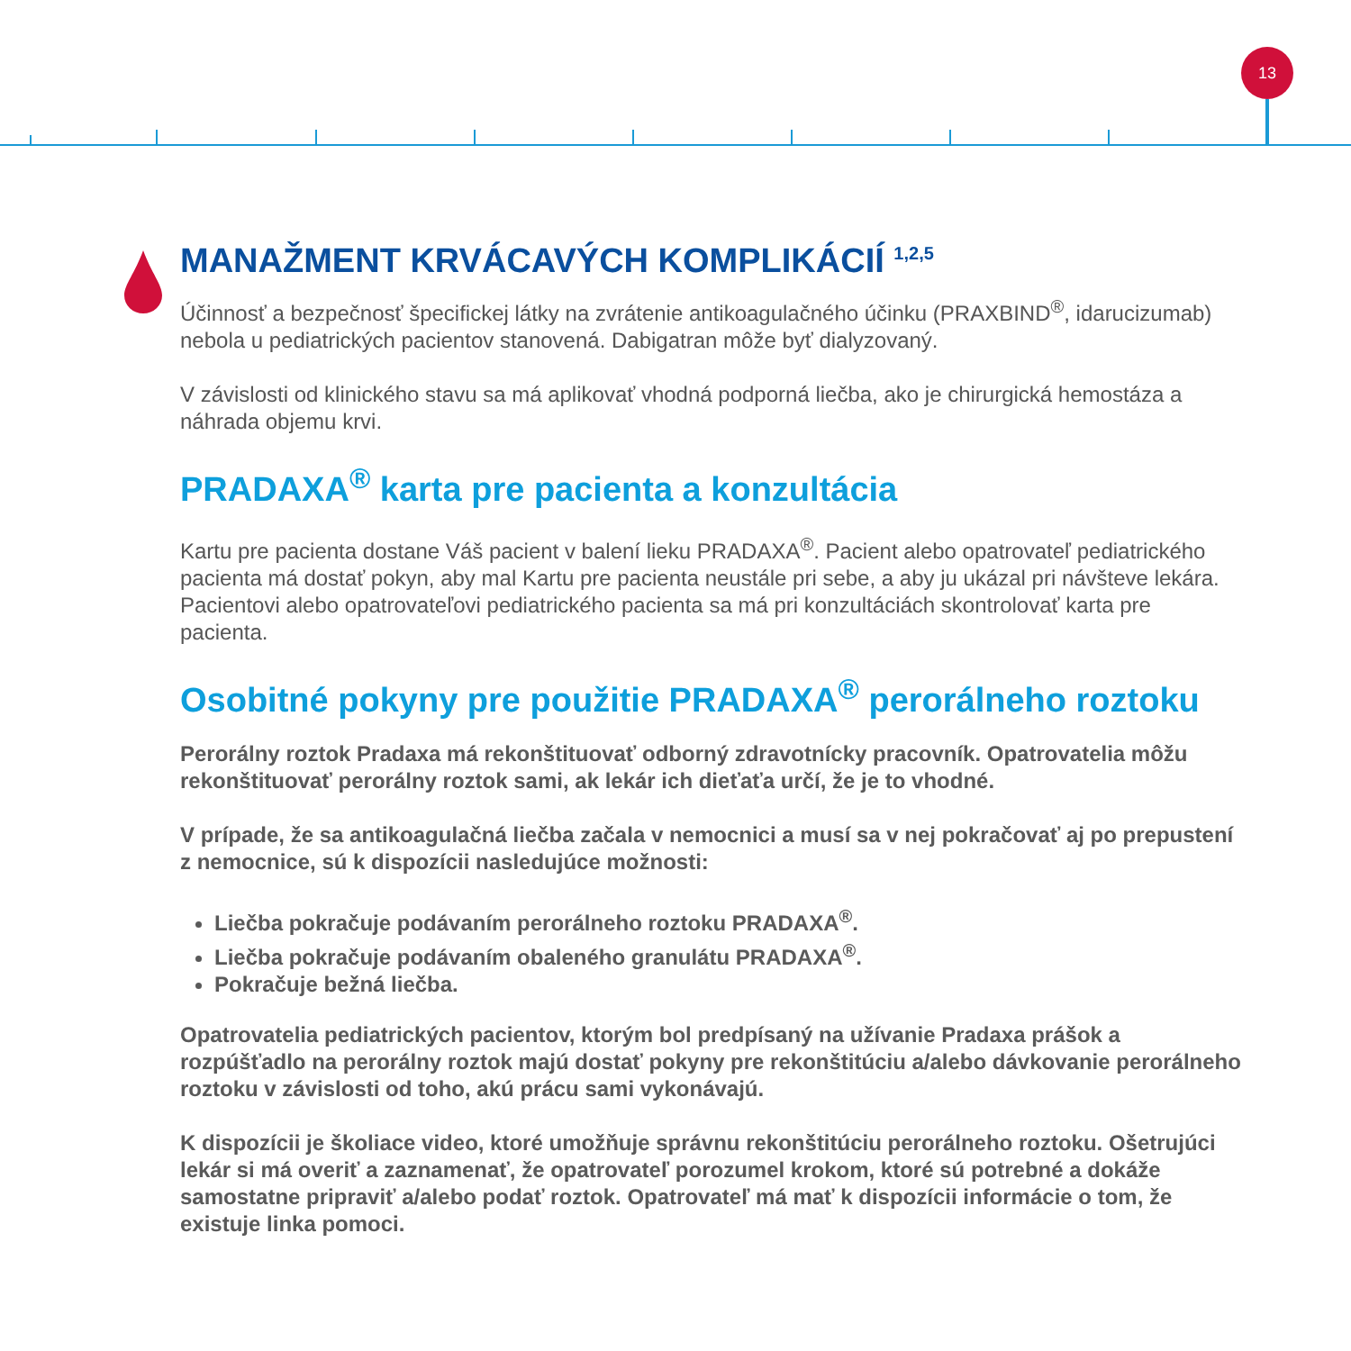13
MANAŽMENT KRVÁCAVÝCH KOMPLIKÁCIÍ <sup>1,2,5</sup>
Účinnosť a bezpečnosť špecifickej látky na zvrátenie antikoagulačného účinku (PRAXBIND<sup>®</sup>, idarucizumab) nebola u pediatrických pacientov stanovená. Dabigatran môže byť dialyzovaný.
V závislosti od klinického stavu sa má aplikovať vhodná podporná liečba, ako je chirurgická hemostáza a náhrada objemu krvi.
PRADAXA<sup>®</sup> karta pre pacienta a konzultácia
Kartu pre pacienta dostane Váš pacient v balení lieku PRADAXA<sup>®</sup>. Pacient alebo opatrovateľ pediatrického pacienta má dostať pokyn, aby mal Kartu pre pacienta neustále pri sebe, a aby ju ukázal pri návšteve lekára. Pacientovi alebo opatrovateľovi pediatrického pacienta sa má pri konzultáciách skontrolovať karta pre pacienta.
Osobitné pokyny pre použitie PRADAXA<sup>®</sup> perorálneho roztoku
Perorálny roztok Pradaxa má rekonštituovať odborný zdravotnícky pracovník. Opatrovatelia môžu rekonštituovať perorálny roztok sami, ak lekár ich dieťaťa určí, že je to vhodné.
V prípade, že sa antikoagulačná liečba začala v nemocnici a musí sa v nej pokračovať aj po prepustení z nemocnice, sú k dispozícii nasledujúce možnosti:
Liečba pokračuje podávaním perorálneho roztoku PRADAXA<sup>®</sup>.
Liečba pokračuje podávaním obaleného granulátu PRADAXA<sup>®</sup>.
Pokračuje bežná liečba.
Opatrovatelia pediatrických pacientov, ktorým bol predpísaný na užívanie Pradaxa prášok a rozpúšťadlo na perorálny roztok majú dostať pokyny pre rekonštitúciu a/alebo dávkovanie perorálneho roztoku v závislosti od toho, akú prácu sami vykonávajú.
K dispozícii je školiace video, ktoré umožňuje správnu rekonštitúciu perorálneho roztoku. Ošetrujúci lekár si má overiť a zaznamenať, že opatrovateľ porozumel krokom, ktoré sú potrebné a dokáže samostatne pripraviť a/alebo podať roztok. Opatrovateľ má mať k dispozícii informácie o tom, že existuje linka pomoci.